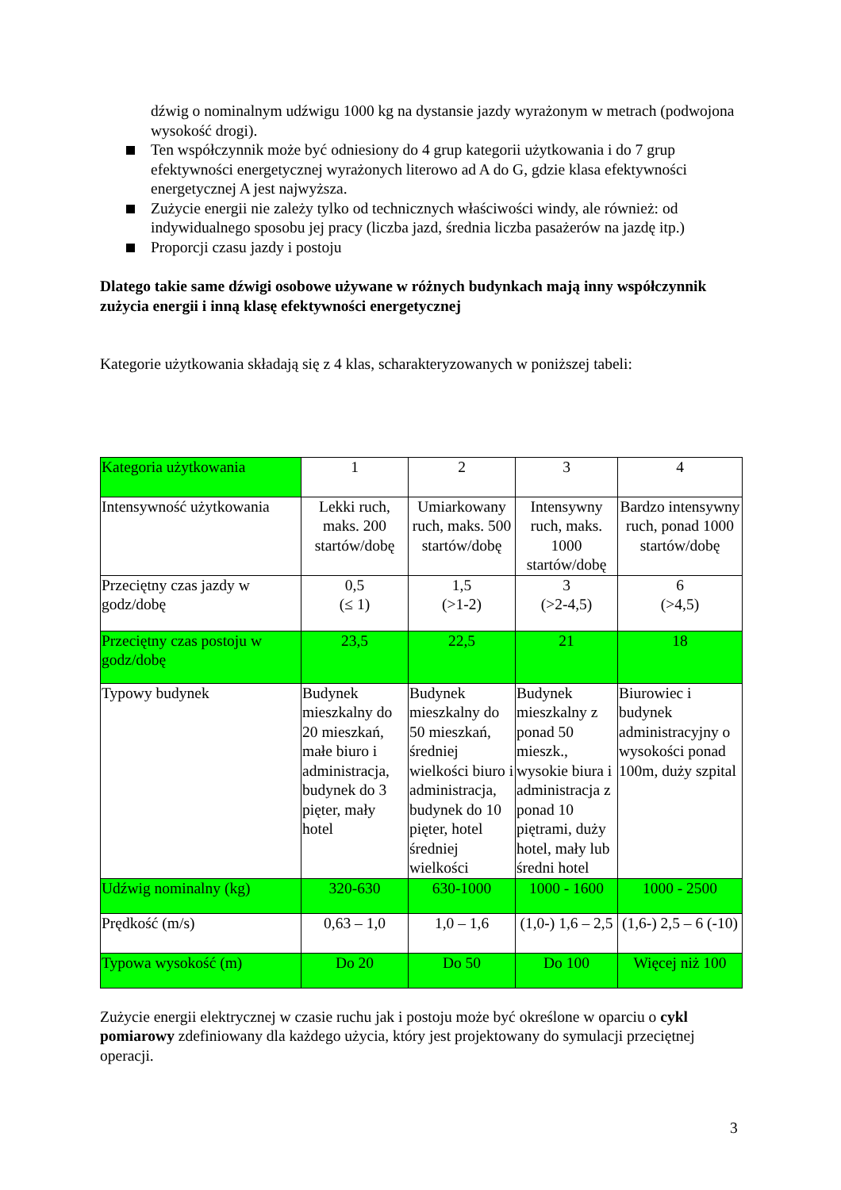dźwig o nominalnym udźwigu 1000 kg na dystansie jazdy wyrażonym w metrach (podwojona wysokość drogi).
Ten współczynnik może być odniesiony do 4 grup kategorii użytkowania i do 7 grup efektywności energetycznej wyrażonych literowo ad A do G, gdzie klasa efektywności energetycznej A jest najwyższa.
Zużycie energii nie zależy tylko od technicznych właściwości windy, ale również: od indywidualnego sposobu jej pracy (liczba jazd, średnia liczba pasażerów na jazdę itp.)
Proporcji czasu jazdy i postoju
Dlatego takie same dźwigi osobowe używane w różnych budynkach mają inny współczynnik zużycia energii i inną klasę efektywności energetycznej
Kategorie użytkowania składają się z 4 klas, scharakteryzowanych w poniższej tabeli:
| Kategoria użytkowania | 1 | 2 | 3 | 4 |
| Intensywność użytkowania | Lekki ruch, maks. 200 startów/dobę | Umiarkowany ruch, maks. 500 startów/dobę | Intensywny ruch, maks. 1000 startów/dobę | Bardzo intensywny ruch, ponad 1000 startów/dobę |
| Przeciętny czas jazdy w godz/dobę | 0,5 (≤ 1) | 1,5 (>1-2) | 3 (>2-4,5) | 6 (>4,5) |
| Przeciętny czas postoju w godz/dobę | 23,5 | 22,5 | 21 | 18 |
| Typowy budynek | Budynek mieszkalny do 20 mieszkań, małe biuro i administracja, budynek do 3 pięter, mały hotel | Budynek mieszkalny do 50 mieszkań, średniej wielkości biuro i administracja, budynek do 10 pięter, hotel średniej wielkości | Budynek mieszkalny z ponad 50 mieszk., wysokie biura i administracja z ponad 10 piętrami, duży hotel, mały lub średni hotel | Biurowiec i budynek administracyjny o wysokości ponad 100m, duży szpital |
| Udźwig nominalny (kg) | 320-630 | 630-1000 | 1000 - 1600 | 1000 - 2500 |
| Prędkość (m/s) | 0,63 – 1,0 | 1,0 – 1,6 | (1,0-) 1,6 – 2,5 | (1,6-) 2,5 – 6 (-10) |
| Typowa wysokość (m) | Do 20 | Do 50 | Do 100 | Więcej niż 100 |
Zużycie energii elektrycznej w czasie ruchu jak i postoju może być określone w oparciu o cykl pomiarowy zdefiniowany dla każdego użycia, który jest projektowany do symulacji przeciętnej operacji.
3